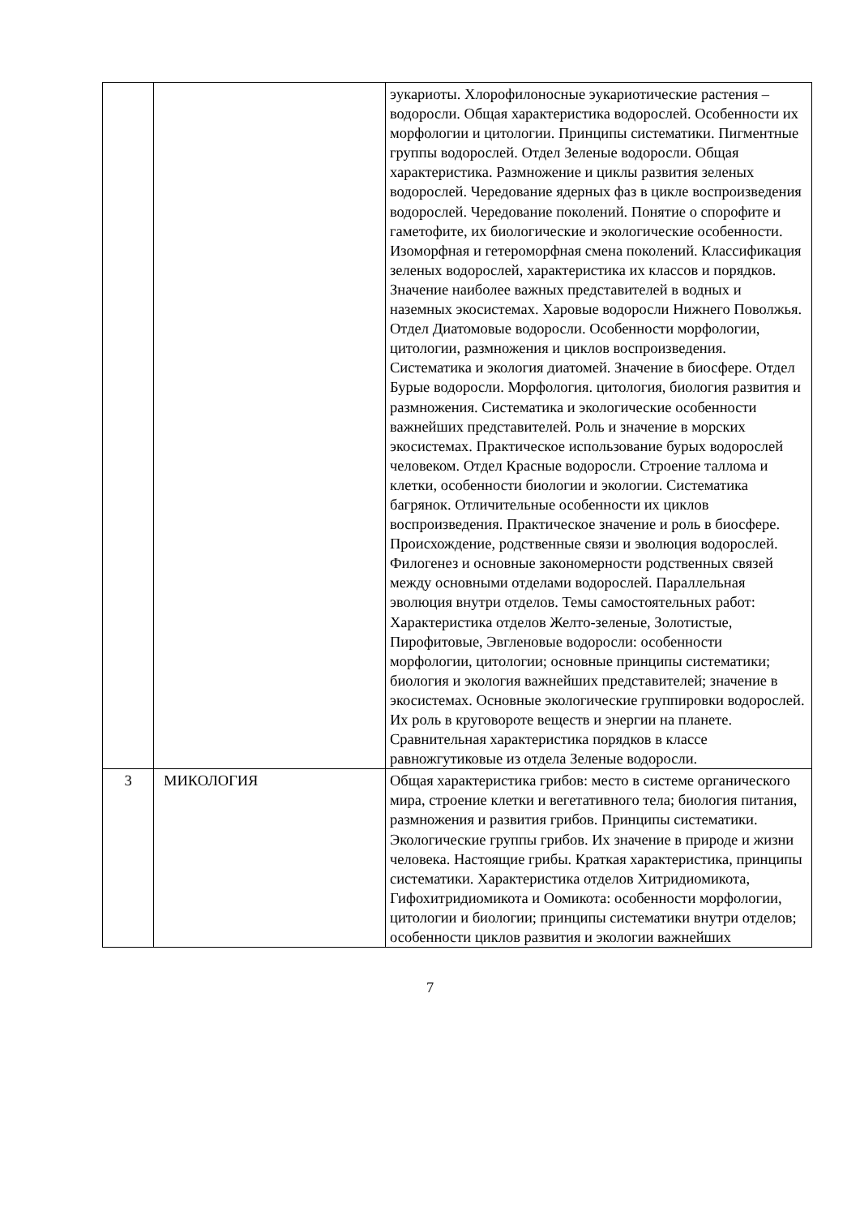| | | эукариоты. Хлорофилоносные эукариотические растения – водоросли. Общая характеристика водорослей. Особенности их морфологии и цитологии. Принципы систематики. Пигментные группы водорослей. Отдел Зеленые водоросли. Общая характеристика. Размножение и циклы развития зеленых водорослей. Чередование ядерных фаз в цикле воспроизведения водорослей. Чередование поколений. Понятие о спорофите и гаметофите, их биологические и экологические особенности. Изоморфная и гетероморфная смена поколений. Классификация зеленых водорослей, характеристика их классов и порядков. Значение наиболее важных представителей в водных и наземных экосистемах. Харовые водоросли Нижнего Поволжья. Отдел Диатомовые водоросли. Особенности морфологии, цитологии, размножения и циклов воспроизведения. Систематика и экология диатомей. Значение в биосфере. Отдел Бурые водоросли. Морфология. цитология, биология развития и размножения. Систематика и экологические особенности важнейших представителей. Роль и значение в морских экосистемах. Практическое использование бурых водорослей человеком. Отдел Красные водоросли. Строение таллома и клетки, особенности биологии и экологии. Систематика багрянок. Отличительные особенности их циклов воспроизведения. Практическое значение и роль в биосфере. Происхождение, родственные связи и эволюция водорослей. Филогенез и основные закономерности родственных связей между основными отделами водорослей. Параллельная эволюция внутри отделов. Темы самостоятельных работ: Характеристика отделов Желто-зеленые, Золотистые, Пирофитовые, Эвгленовые водоросли: особенности морфологии, цитологии; основные принципы систематики; биология и экология важнейших представителей; значение в экосистемах. Основные экологические группировки водорослей. Их роль в круговороте веществ и энергии на планете. Сравнительная характеристика порядков в классе равножгутиковые из отдела Зеленые водоросли. |
| 3 | МИКОЛОГИЯ | Общая характеристика грибов: место в системе органического мира, строение клетки и вегетативного тела; биология питания, размножения и развития грибов. Принципы систематики. Экологические группы грибов. Их значение в природе и жизни человека. Настоящие грибы. Краткая характеристика, принципы систематики. Характеристика отделов Хитридиомикота, Гифохитридиомикота и Оомикота: особенности морфологии, цитологии и биологии; принципы систематики внутри отделов; особенности циклов развития и экологии важнейших |
7